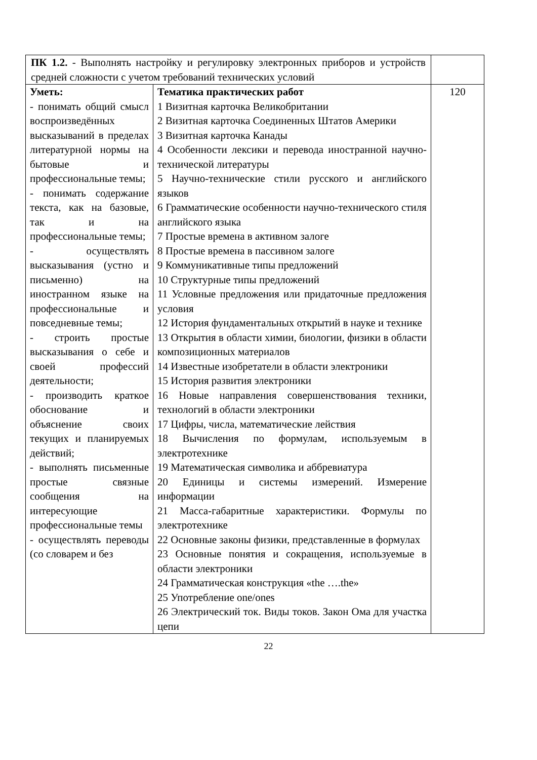| ПК 1.2. - Выполнять настройку и регулировку электронных приборов и устройств средней сложности с учетом требований технических условий | | |
| Уметь: - понимать общий смысл воспроизведённых высказываний в пределах литературной нормы на бытовые и профессиональные темы; - понимать содержание текста, как на базовые, так и на профессиональные темы; - осуществлять высказывания (устно и письменно) на иностранном языке на профессиональные и повседневные темы; - строить простые высказывания о себе и своей профессий деятельности; - производить краткое обоснование и объяснение своих текущих и планируемых действий; - выполнять письменные простые связные сообщения на интересующие профессиональные темы - осуществлять переводы (со словарем и без | Тематика практических работ 1 Визитная карточка Великобритании 2 Визитная карточка Соединенных Штатов Америки 3 Визитная карточка Канады 4 Особенности лексики и перевода иностранной научно-технической литературы 5 Научно-технические стили русского и английского языков 6 Грамматические особенности научно-технического стиля английского языка 7 Простые времена в активном залоге 8 Простые времена в пассивном залоге 9 Коммуникативные типы предложений 10 Структурные типы предложений 11 Условные предложения или придаточные предложения условия 12 История фундаментальных открытий в науке и технике 13 Открытия в области химии, биологии, физики в области композиционных материалов 14 Известные изобретатели в области электроники 15 История развития электроники 16 Новые направления совершенствования техники, технологий в области электроники 17 Цифры, числа, математические лействия 18 Вычисления по формулам, используемым в электротехнике 19 Математическая символика и аббревиатура 20 Единицы и системы измерений. Измерение информации 21 Масса-габаритные характеристики. Формулы по электротехнике 22 Основные законы физики, представленные в формулах 23 Основные понятия и сокращения, используемые в области электроники 24 Грамматическая конструкция «the ….the» 25 Употребление one/ones 26 Электрический ток. Виды токов. Закон Ома для участка цепи | 120 |
22